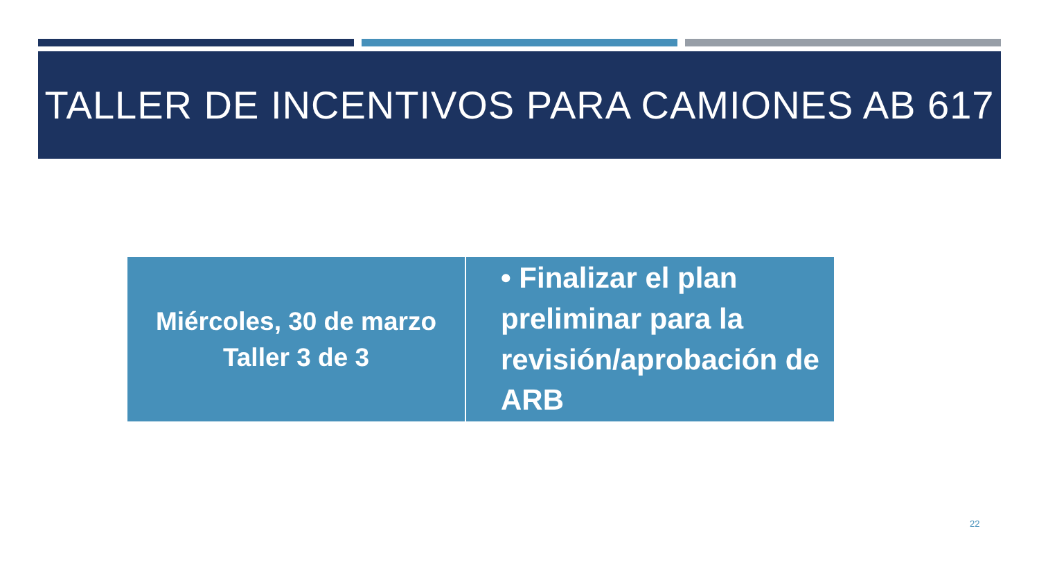TALLER DE INCENTIVOS PARA CAMIONES AB 617
| Miércoles, 30 de marzo Taller 3 de 3 | • Finalizar el plan preliminar para la revisión/aprobación de ARB |
22